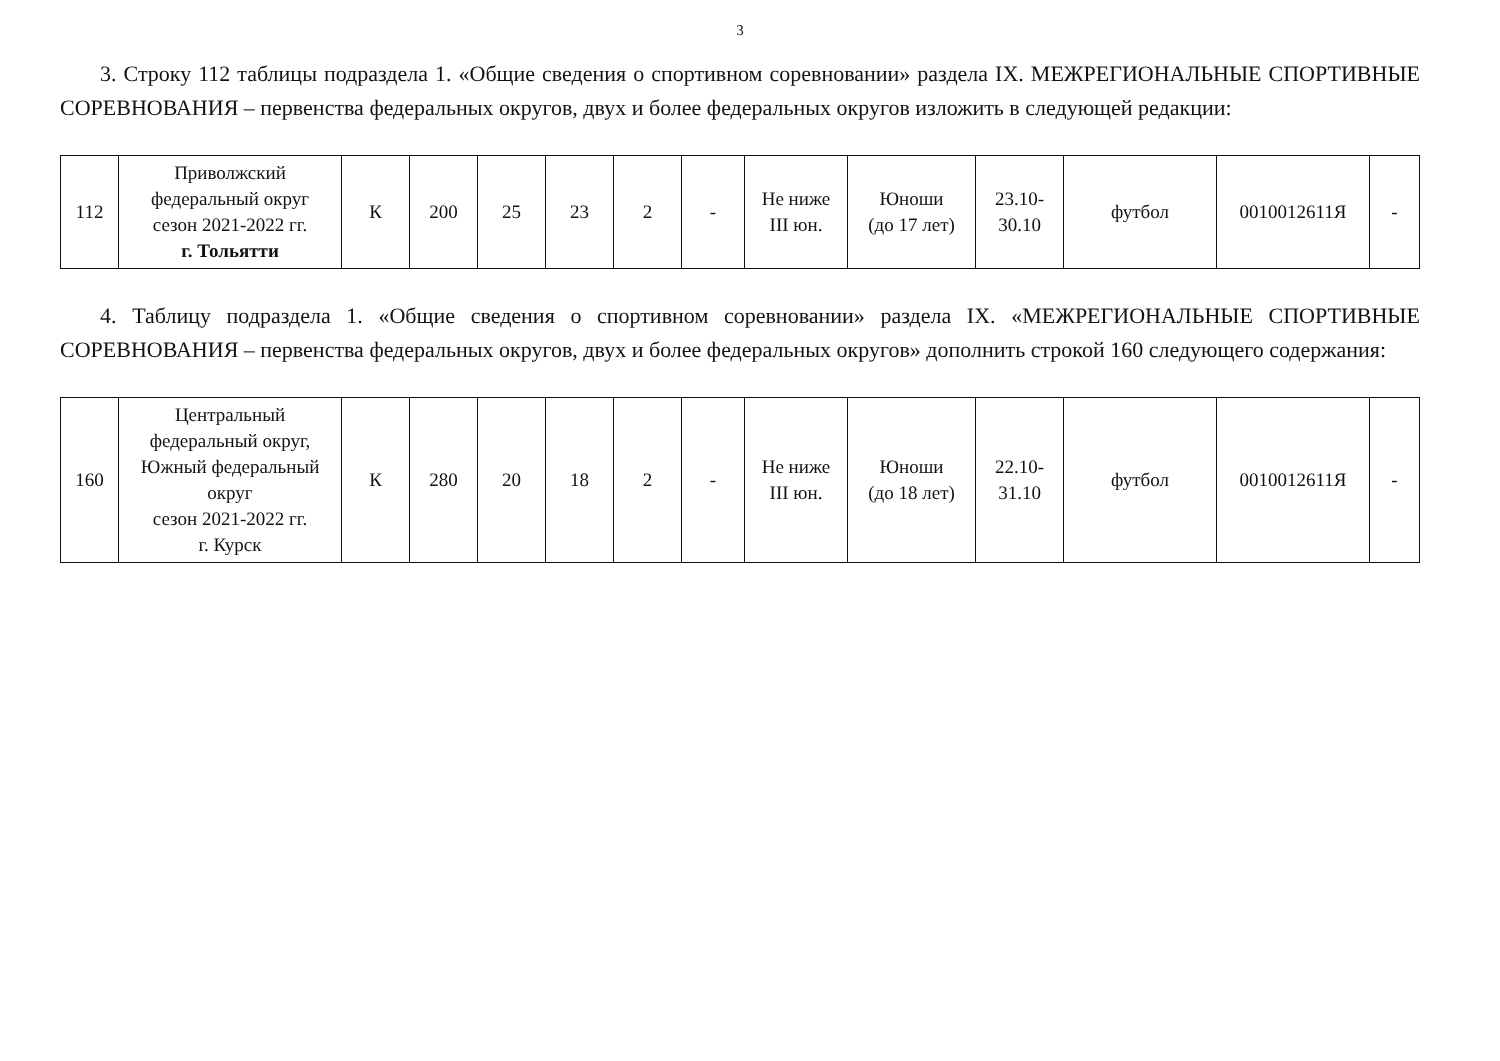3
3. Строку 112 таблицы подраздела 1. «Общие сведения о спортивном соревновании» раздела IX. МЕЖРЕГИОНАЛЬНЫЕ СПОРТИВНЫЕ СОРЕВНОВАНИЯ – первенства федеральных округов, двух и более федеральных округов изложить в следующей редакции:
| 112 | Приволжский федеральный округ сезон 2021-2022 гг. г. Тольятти | К | 200 | 25 | 23 | 2 | - | Не ниже III юн. | Юноши (до 17 лет) | 23.10- 30.10 | футбол | 0010012611Я | - |
4. Таблицу подраздела 1. «Общие сведения о спортивном соревновании» раздела IX. «МЕЖРЕГИОНАЛЬНЫЕ СПОРТИВНЫЕ СОРЕВНОВАНИЯ – первенства федеральных округов, двух и более федеральных округов» дополнить строкой 160 следующего содержания:
| 160 | Центральный федеральный округ, Южный федеральный округ сезон 2021-2022 гг. г. Курск | К | 280 | 20 | 18 | 2 | - | Не ниже III юн. | Юноши (до 18 лет) | 22.10- 31.10 | футбол | 0010012611Я | - |